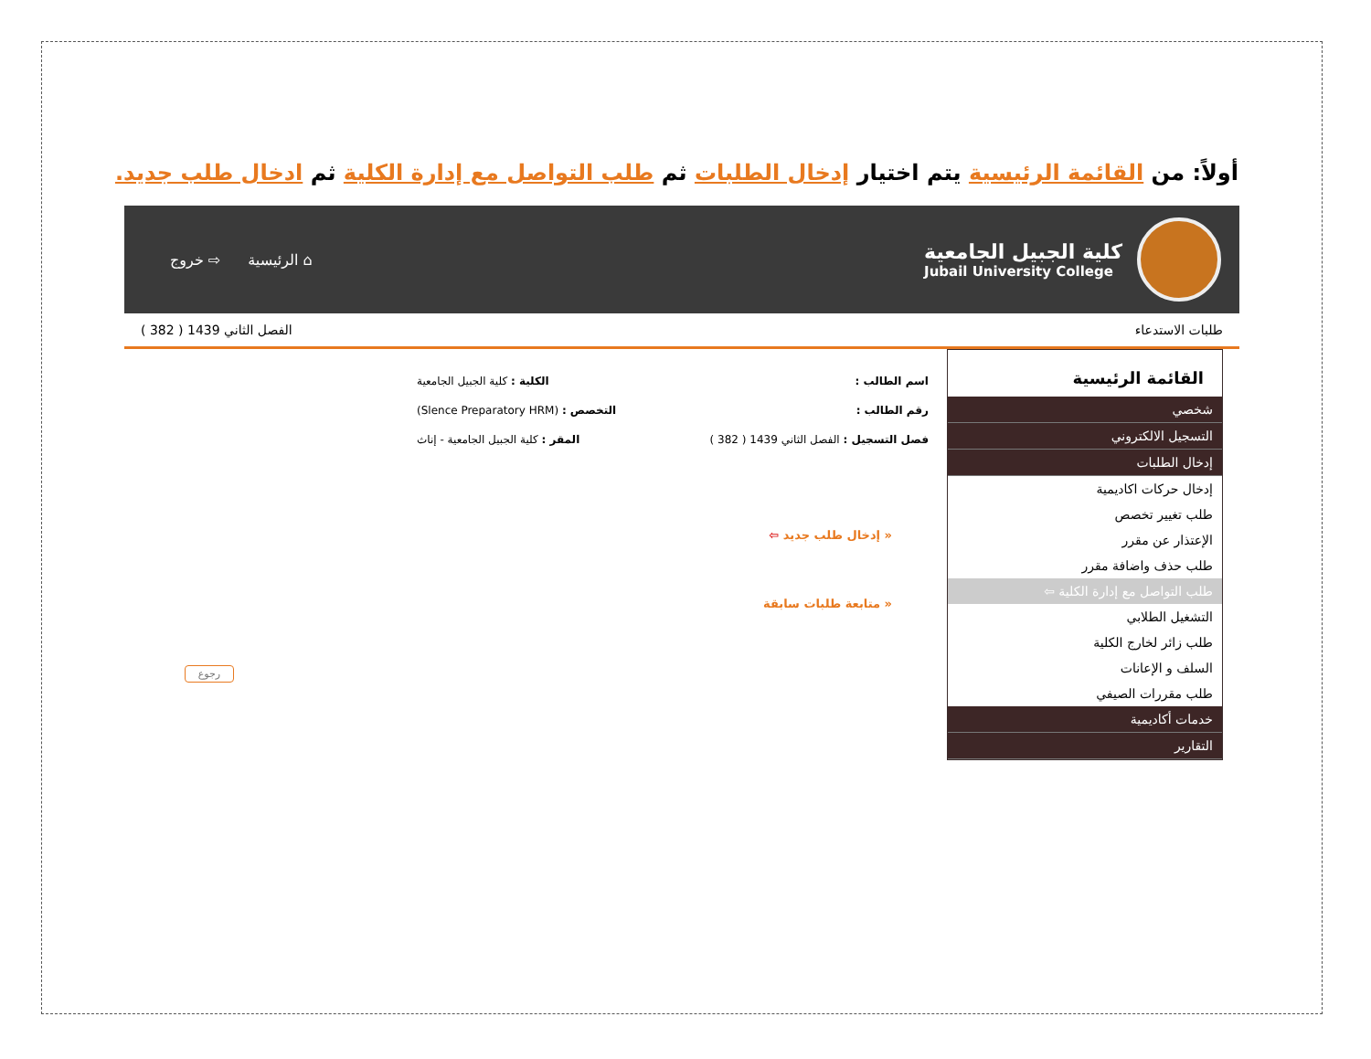أولاً: من القائمة الرئيسية يتم اختيار إدخال الطلبات ثم طلب التواصل مع إدارة الكلية ثم ادخال طلب جديد.
كلية الجبيل الجامعية
Jubail University College
⌂ الرئيسية ⇨ خروج
طلبات الاستدعاء الفصل الثاني 1439 ( 382 )
القائمة الرئيسية
شخصي
التسجيل الالكتروني
إدخال الطلبات
إدخال حركات اكاديمية
طلب تغيير تخصص
الإعتذار عن مقرر
طلب حذف واضافة مقرر
طلب التواصل مع إدارة الكلية ⇦
التشغيل الطلابي
طلب زائر لخارج الكلية
السلف و الإعانات
طلب مقررات الصيفي
خدمات أكاديمية
التقارير
اسم الطالب : الكلية : كلية الجبيل الجامعية
رقم الطالب : التخصص : (Slence Preparatory HRM)
فصل التسجيل : الفصل الثاني 1439 ( 382 ) المقر : كلية الجبيل الجامعية - إناث
« إدخال طلب جديد ⇦
« متابعة طلبات سابقة
رجوع